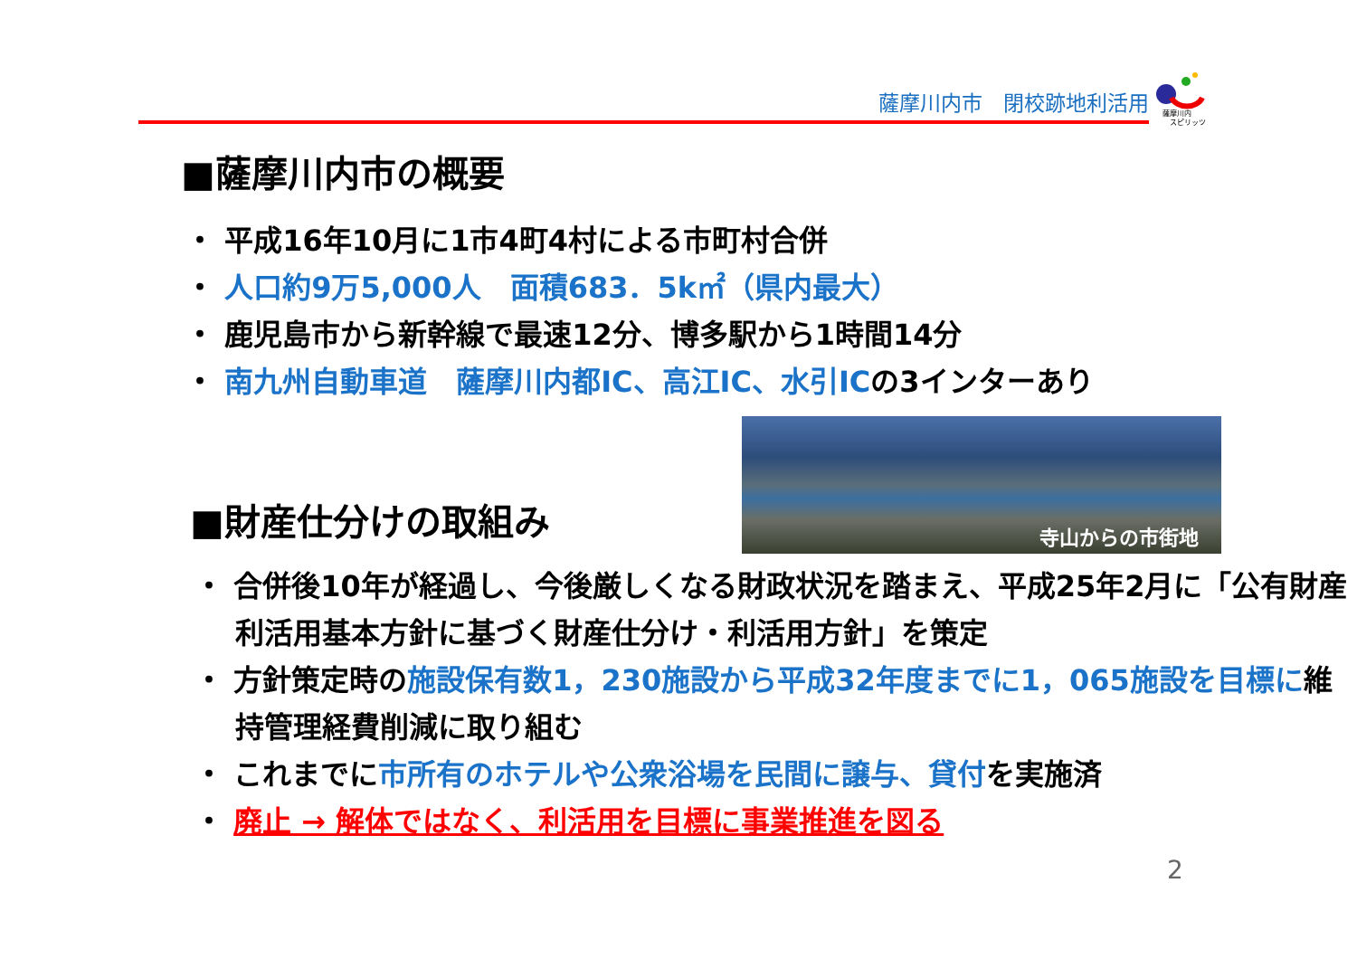薩摩川内市　閉校跡地利活用
薩摩川内
スピリッツ
■薩摩川内市の概要
・ 平成16年10月に1市4町4村による市町村合併
・ 人口約9万5,000人　面積683．5k㎡（県内最大）
・ 鹿児島市から新幹線で最速12分、博多駅から1時間14分
・ 南九州自動車道　薩摩川内都IC、高江IC、水引ICの3インターあり
寺山からの市街地
■財産仕分けの取組み
・ 合併後10年が経過し、今後厳しくなる財政状況を踏まえ、平成25年2月に「公有財産利活用基本方針に基づく財産仕分け・利活用方針」を策定
・ 方針策定時の施設保有数1，230施設から平成32年度までに1，065施設を目標に維持管理経費削減に取り組む
・ これまでに市所有のホテルや公衆浴場を民間に譲与、貸付を実施済
・ 廃止 → 解体ではなく、利活用を目標に事業推進を図る
2